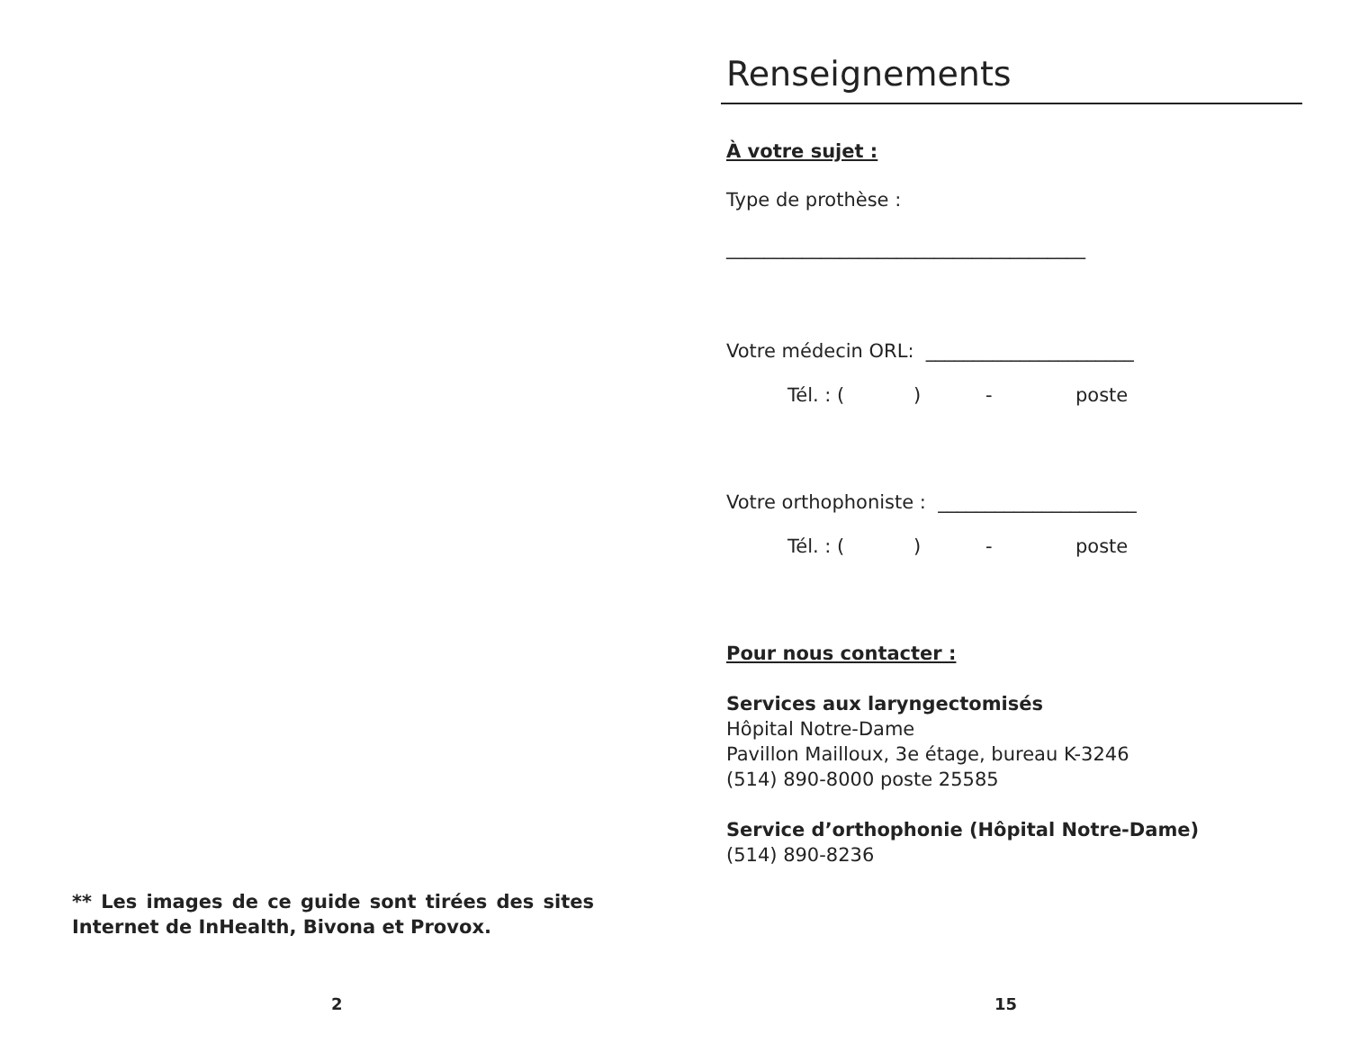** Les images de ce guide sont tirées des sites Internet de InHealth, Bivona et Provox.
2
Renseignements
À votre sujet :
Type de prothèse :
______________________________________
Votre médecin ORL: ______________________
Tél. : () - poste
Votre orthophoniste : _____________________
Tél. : () - poste
Pour nous contacter :
Services aux laryngectomisés
Hôpital Notre-Dame
Pavillon Mailloux, 3e étage, bureau K-3246
(514) 890-8000 poste 25585
Service d’orthophonie (Hôpital Notre-Dame)
(514) 890-8236
15